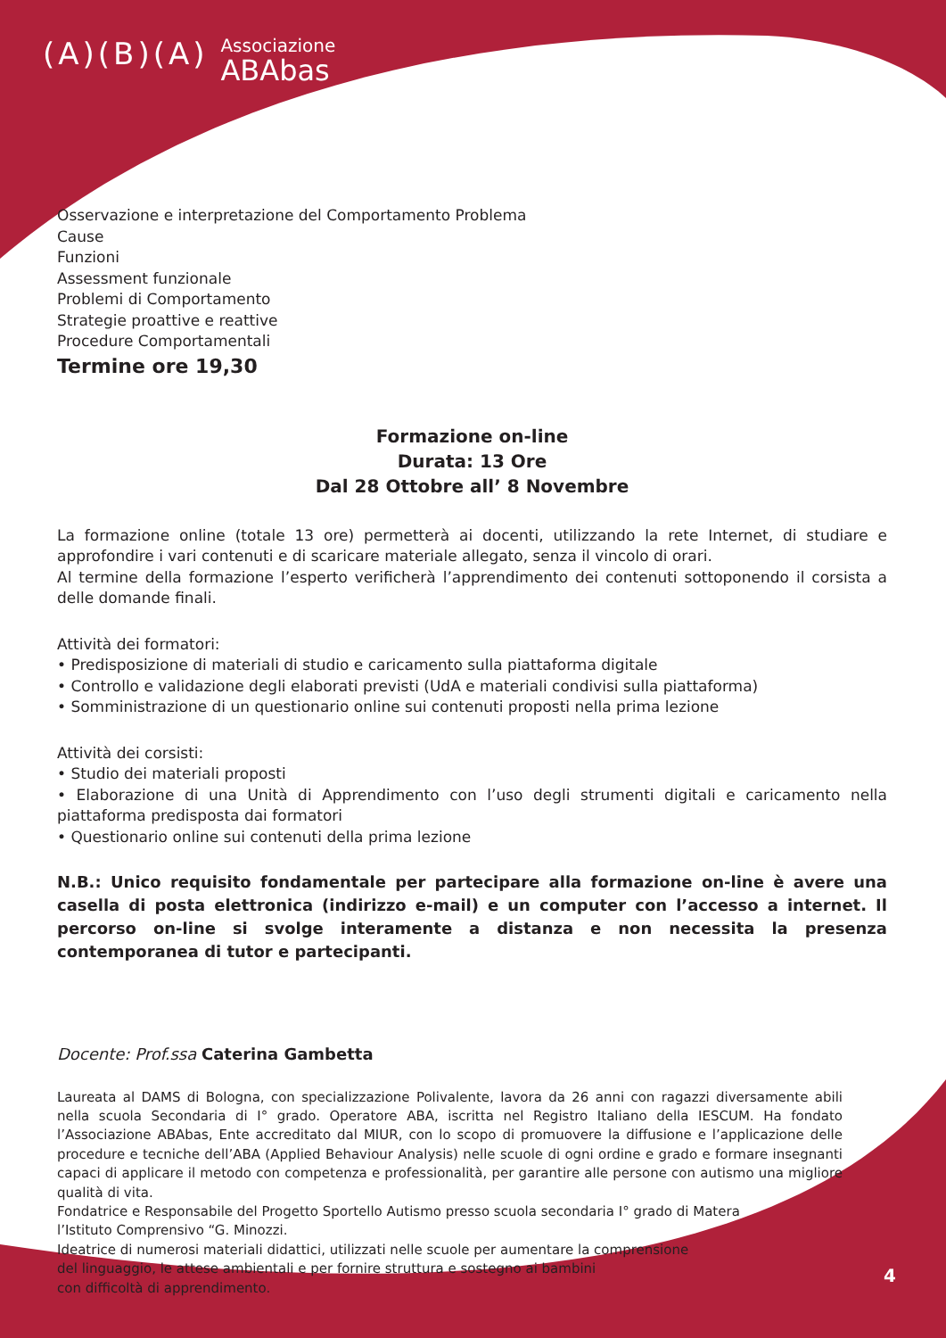(A)(B)(A)
Associazione
ABAbas
Osservazione e interpretazione del Comportamento Problema
Cause
Funzioni
Assessment funzionale
Problemi di Comportamento
Strategie proattive e reattive
Procedure Comportamentali
Termine ore 19,30
Formazione on-line
Durata: 13 Ore
Dal 28 Ottobre all’ 8 Novembre
La formazione online (totale 13 ore) permetterà ai docenti, utilizzando la rete Internet, di studiare e approfondire i vari contenuti e di scaricare materiale allegato, senza il vincolo di orari.
Al termine della formazione l’esperto verificherà l’apprendimento dei contenuti sottoponendo il corsista a delle domande finali.
Attività dei formatori:
• Predisposizione di materiali di studio e caricamento sulla piattaforma digitale
• Controllo e validazione degli elaborati previsti (UdA e materiali condivisi sulla piattaforma)
• Somministrazione di un questionario online sui contenuti proposti nella prima lezione
Attività dei corsisti:
• Studio dei materiali proposti
• Elaborazione di una Unità di Apprendimento con l’uso degli strumenti digitali e caricamento nella piattaforma predisposta dai formatori
• Questionario online sui contenuti della prima lezione
N.B.: Unico requisito fondamentale per partecipare alla formazione on-line è avere una casella di posta elettronica (indirizzo e-mail) e un computer con l’accesso a internet. Il percorso on-line si svolge interamente a distanza e non necessita la presenza contemporanea di tutor e partecipanti.
Docente: Prof.ssa Caterina Gambetta
Laureata al DAMS di Bologna, con specializzazione Polivalente, lavora da 26 anni con ragazzi diversamente abili nella scuola Secondaria di I° grado. Operatore ABA, iscritta nel Registro Italiano della IESCUM. Ha fondato l’Associazione ABAbas, Ente accreditato dal MIUR, con lo scopo di promuovere la diffusione e l’applicazione delle procedure e tecniche dell’ABA (Applied Behaviour Analysis) nelle scuole di ogni ordine e grado e formare insegnanti capaci di applicare il metodo con competenza e professionalità, per garantire alle persone con autismo una migliore qualità di vita.
Fondatrice e Responsabile del Progetto Sportello Autismo presso scuola secondaria I° grado di Matera
l’Istituto Comprensivo “G. Minozzi.
Ideatrice di numerosi materiali didattici, utilizzati nelle scuole per aumentare la comprensione
del linguaggio, le attese ambientali e per fornire struttura e sostegno ai bambini
con difficoltà di apprendimento.
4